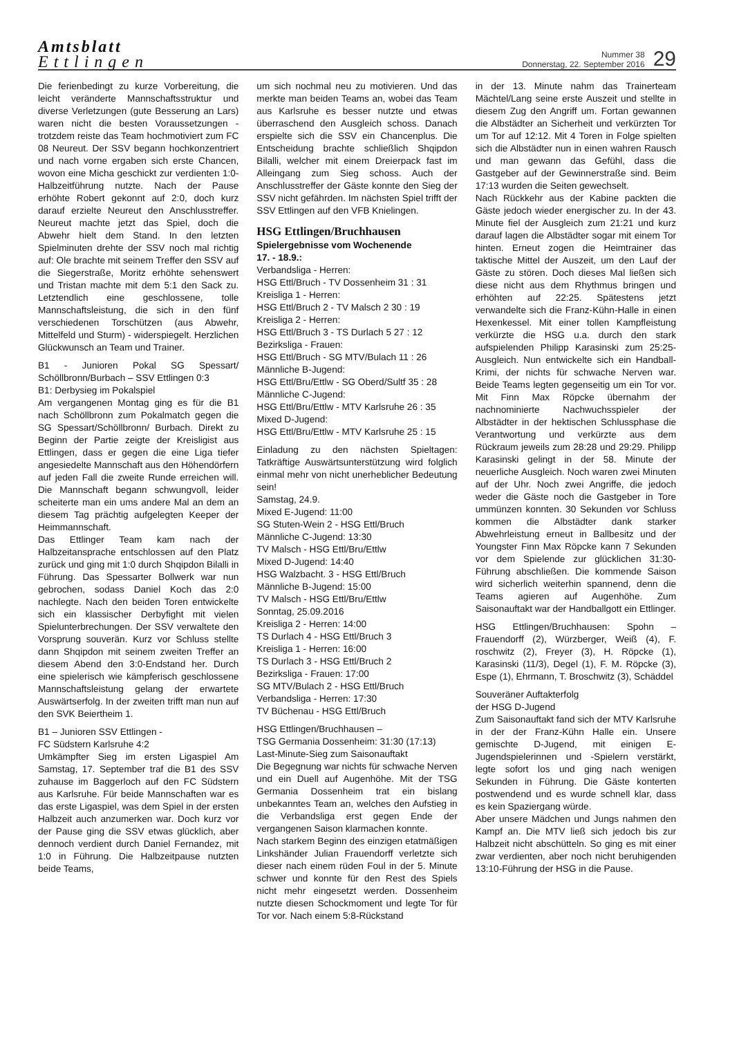Amtsblatt
Ettlingen
Nummer 38
Donnerstag, 22. September 2016
29
Die ferienbedingt zu kurze Vorbereitung, die leicht veränderte Mannschaftsstruktur und diverse Verletzungen (gute Besserung an Lars) waren nicht die besten Voraussetzungen - trotzdem reiste das Team hochmotiviert zum FC 08 Neureut. Der SSV begann hochkonzentriert und nach vorne ergaben sich erste Chancen, wovon eine Micha geschickt zur verdienten 1:0-Halbzeitführung nutzte. Nach der Pause erhöhte Robert gekonnt auf 2:0, doch kurz darauf erzielte Neureut den Anschlusstreffer. Neureut machte jetzt das Spiel, doch die Abwehr hielt dem Stand. In den letzten Spielminuten drehte der SSV noch mal richtig auf: Ole brachte mit seinem Treffer den SSV auf die Siegerstraße, Moritz erhöhte sehenswert und Tristan machte mit dem 5:1 den Sack zu. Letztendlich eine geschlossene, tolle Mannschaftsleistung, die sich in den fünf verschiedenen Torschützen (aus Abwehr, Mittelfeld und Sturm) - widerspiegelt. Herzlichen Glückwunsch an Team und Trainer.
B1 - Junioren Pokal SG Spessart/ Schöllbronn/Burbach – SSV Ettlingen 0:3
B1: Derbysieg im Pokalspiel
Am vergangenen Montag ging es für die B1 nach Schöllbronn zum Pokalmatch gegen die SG Spessart/Schöllbronn/ Burbach. Direkt zu Beginn der Partie zeigte der Kreisligist aus Ettlingen, dass er gegen die eine Liga tiefer angesiedelte Mannschaft aus den Höhendörfern auf jeden Fall die zweite Runde erreichen will. Die Mannschaft begann schwungvoll, leider scheiterte man ein ums andere Mal an dem an diesem Tag prächtig aufgelegten Keeper der Heimmannschaft.
Das Ettlinger Team kam nach der Halbzeitansprache entschlossen auf den Platz zurück und ging mit 1:0 durch Shqipdon Bilalli in Führung. Das Spessarter Bollwerk war nun gebrochen, sodass Daniel Koch das 2:0 nachlegte. Nach den beiden Toren entwickelte sich ein klassischer Derbyfight mit vielen Spielunterbrechungen. Der SSV verwaltete den Vorsprung souverän. Kurz vor Schluss stellte dann Shqipdon mit seinem zweiten Treffer an diesem Abend den 3:0-Endstand her. Durch eine spielerisch wie kämpferisch geschlossene Mannschaftsleistung gelang der erwartete Auswärtserfolg. In der zweiten trifft man nun auf den SVK Beiertheim 1.
B1 – Junioren SSV Ettlingen -
FC Südstern Karlsruhe 4:2
Umkämpfter Sieg im ersten Ligaspiel Am Samstag, 17. September traf die B1 des SSV zuhause im Baggerloch auf den FC Südstern aus Karlsruhe. Für beide Mannschaften war es das erste Ligaspiel, was dem Spiel in der ersten Halbzeit auch anzumerken war. Doch kurz vor der Pause ging die SSV etwas glücklich, aber dennoch verdient durch Daniel Fernandez, mit 1:0 in Führung. Die Halbzeitpause nutzten beide Teams,
um sich nochmal neu zu motivieren. Und das merkte man beiden Teams an, wobei das Team aus Karlsruhe es besser nutzte und etwas überraschend den Ausgleich schoss. Danach erspielte sich die SSV ein Chancenplus. Die Entscheidung brachte schließlich Shqipdon Bilalli, welcher mit einem Dreierpack fast im Alleingang zum Sieg schoss. Auch der Anschlusstreffer der Gäste konnte den Sieg der SSV nicht gefährden. Im nächsten Spiel trifft der SSV Ettlingen auf den VFB Knielingen.
HSG Ettlingen/Bruchhausen
Spielergebnisse vom Wochenende
17. - 18.9.:
Verbandsliga - Herren:
HSG Ettl/Bruch - TV Dossenheim 31 : 31
Kreisliga 1 - Herren:
HSG Ettl/Bruch 2 - TV Malsch 2 30 : 19
Kreisliga 2 - Herren:
HSG Ettl/Bruch 3 - TS Durlach 5 27 : 12
Bezirksliga - Frauen:
HSG Ettl/Bruch - SG MTV/Bulach 11 : 26
Männliche B-Jugend:
HSG Ettl/Bru/Ettlw - SG Oberd/Sultf 35 : 28
Männliche C-Jugend:
HSG Ettl/Bru/Ettlw - MTV Karlsruhe 26 : 35
Mixed D-Jugend:
HSG Ettl/Bru/Ettlw - MTV Karlsruhe 25 : 15
Einladung zu den nächsten Spieltagen: Tatkräftige Auswärtsunterstützung wird folglich einmal mehr von nicht unerheblicher Bedeutung sein!
Samstag, 24.9.
Mixed E-Jugend: 11:00
SG Stuten-Wein 2 - HSG Ettl/Bruch
Männliche C-Jugend: 13:30
TV Malsch - HSG Ettl/Bru/Ettlw
Mixed D-Jugend: 14:40
HSG Walzbacht. 3 - HSG Ettl/Bruch
Männliche B-Jugend: 15:00
TV Malsch - HSG Ettl/Bru/Ettlw
Sonntag, 25.09.2016
Kreisliga 2 - Herren: 14:00
TS Durlach 4 - HSG Ettl/Bruch 3
Kreisliga 1 - Herren: 16:00
TS Durlach 3 - HSG Ettl/Bruch 2
Bezirksliga - Frauen: 17:00
SG MTV/Bulach 2 - HSG Ettl/Bruch
Verbandsliga - Herren: 17:30
TV Büchenau - HSG Ettl/Bruch
HSG Ettlingen/Bruchhausen –
TSG Germania Dossenheim: 31:30 (17:13)
Last-Minute-Sieg zum Saisonauftakt
Die Begegnung war nichts für schwache Nerven und ein Duell auf Augenhöhe. Mit der TSG Germania Dossenheim trat ein bislang unbekanntes Team an, welches den Aufstieg in die Verbandsliga erst gegen Ende der vergangenen Saison klarmachen konnte.
Nach starkem Beginn des einzigen etatmäßigen Linkshänder Julian Frauendorff verletzte sich dieser nach einem rüden Foul in der 5. Minute schwer und konnte für den Rest des Spiels nicht mehr eingesetzt werden. Dossenheim nutzte diesen Schockmoment und legte Tor für Tor vor. Nach einem 5:8-Rückstand
in der 13. Minute nahm das Trainerteam Mächtel/Lang seine erste Auszeit und stellte in diesem Zug den Angriff um. Fortan gewannen die Albstädter an Sicherheit und verkürzten Tor um Tor auf 12:12. Mit 4 Toren in Folge spielten sich die Albstädter nun in einen wahren Rausch und man gewann das Gefühl, dass die Gastgeber auf der Gewinnerstraße sind. Beim 17:13 wurden die Seiten gewechselt.
Nach Rückkehr aus der Kabine packten die Gäste jedoch wieder energischer zu. In der 43. Minute fiel der Ausgleich zum 21:21 und kurz darauf lagen die Albstädter sogar mit einem Tor hinten. Erneut zogen die Heimtrainer das taktische Mittel der Auszeit, um den Lauf der Gäste zu stören. Doch dieses Mal ließen sich diese nicht aus dem Rhythmus bringen und erhöhten auf 22:25. Spätestens jetzt verwandelte sich die Franz-Kühn-Halle in einen Hexenkessel. Mit einer tollen Kampfleistung verkürzte die HSG u.a. durch den stark aufspielenden Philipp Karasinski zum 25:25-Ausgleich. Nun entwickelte sich ein Handball-Krimi, der nichts für schwache Nerven war. Beide Teams legten gegenseitig um ein Tor vor. Mit Finn Max Röpcke übernahm der nachnominierte Nachwuchsspieler der Albstädter in der hektischen Schlussphase die Verantwortung und verkürzte aus dem Rückraum jeweils zum 28:28 und 29:29. Philipp Karasinski gelingt in der 58. Minute der neuerliche Ausgleich. Noch waren zwei Minuten auf der Uhr. Noch zwei Angriffe, die jedoch weder die Gäste noch die Gastgeber in Tore ummünzen konnten. 30 Sekunden vor Schluss kommen die Albstädter dank starker Abwehrleistung erneut in Ballbesitz und der Youngster Finn Max Röpcke kann 7 Sekunden vor dem Spielende zur glücklichen 31:30-Führung abschließen. Die kommende Saison wird sicherlich weiterhin spannend, denn die Teams agieren auf Augenhöhe. Zum Saisonauftakt war der Handballgott ein Ettlinger.
HSG Ettlingen/Bruchhausen: Spohn – Frauendorff (2), Würzberger, Weiß (4), F. roschwitz (2), Freyer (3), H. Röpcke (1), Karasinski (11/3), Degel (1), F. M. Röpcke (3), Espe (1), Ehrmann, T. Broschwitz (3), Schäddel
Souveräner Auftakterfolg
der HSG D-Jugend
Zum Saisonauftakt fand sich der MTV Karlsruhe in der der Franz-Kühn Halle ein. Unsere gemischte D-Jugend, mit einigen E-Jugendspielerinnen und -Spielern verstärkt, legte sofort los und ging nach wenigen Sekunden in Führung. Die Gäste konterten postwendend und es wurde schnell klar, dass es kein Spaziergang würde.
Aber unsere Mädchen und Jungs nahmen den Kampf an. Die MTV ließ sich jedoch bis zur Halbzeit nicht abschütteln. So ging es mit einer zwar verdienten, aber noch nicht beruhigenden 13:10-Führung der HSG in die Pause.